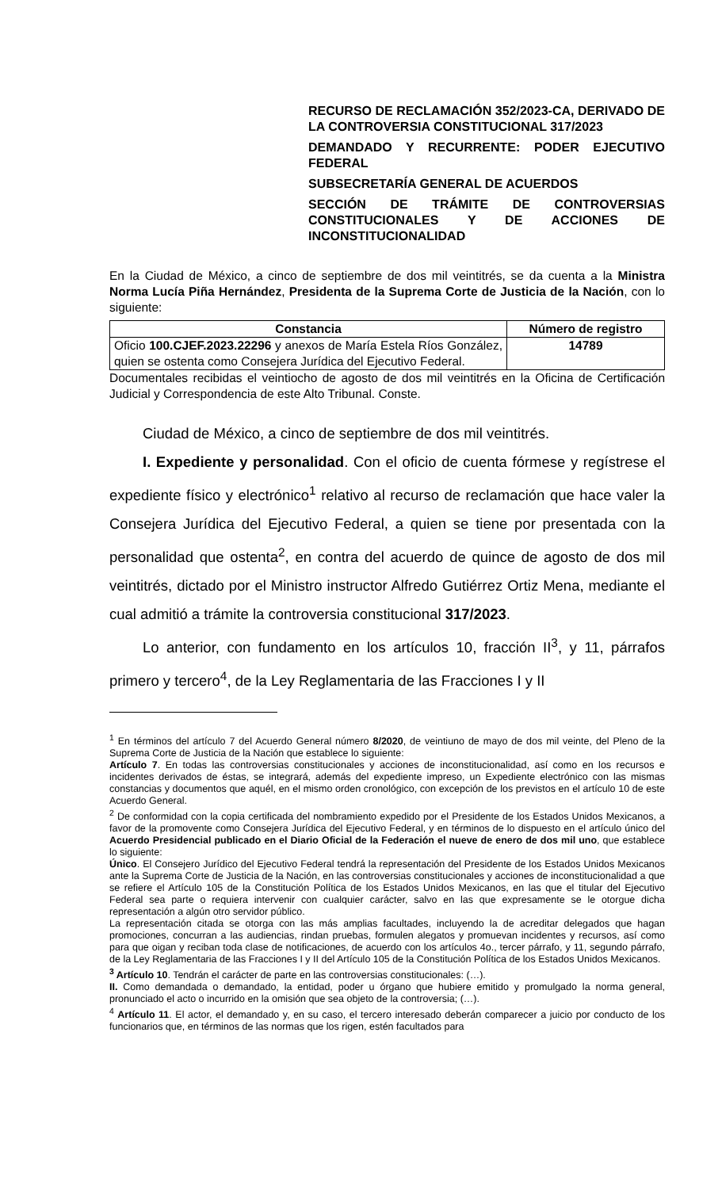RECURSO DE RECLAMACIÓN 352/2023-CA, DERIVADO DE LA CONTROVERSIA CONSTITUCIONAL 317/2023
DEMANDADO Y RECURRENTE: PODER EJECUTIVO FEDERAL
SUBSECRETARÍA GENERAL DE ACUERDOS
SECCIÓN DE TRÁMITE DE CONTROVERSIAS CONSTITUCIONALES Y DE ACCIONES DE INCONSTITUCIONALIDAD
En la Ciudad de México, a cinco de septiembre de dos mil veintitrés, se da cuenta a la Ministra Norma Lucía Piña Hernández, Presidenta de la Suprema Corte de Justicia de la Nación, con lo siguiente:
| Constancia | Número de registro |
| --- | --- |
| Oficio 100.CJEF.2023.22296 y anexos de María Estela Ríos González, quien se ostenta como Consejera Jurídica del Ejecutivo Federal. | 14789 |
Documentales recibidas el veintiocho de agosto de dos mil veintitrés en la Oficina de Certificación Judicial y Correspondencia de este Alto Tribunal. Conste.
Ciudad de México, a cinco de septiembre de dos mil veintitrés.
I. Expediente y personalidad. Con el oficio de cuenta fórmese y regístrese el expediente físico y electrónico<sup>1</sup> relativo al recurso de reclamación que hace valer la Consejera Jurídica del Ejecutivo Federal, a quien se tiene por presentada con la personalidad que ostenta<sup>2</sup>, en contra del acuerdo de quince de agosto de dos mil veintitrés, dictado por el Ministro instructor Alfredo Gutiérrez Ortiz Mena, mediante el cual admitió a trámite la controversia constitucional 317/2023.
Lo anterior, con fundamento en los artículos 10, fracción II<sup>3</sup>, y 11, párrafos primero y tercero<sup>4</sup>, de la Ley Reglamentaria de las Fracciones I y II
<sup>1</sup> En términos del artículo 7 del Acuerdo General número 8/2020, de veintiuno de mayo de dos mil veinte, del Pleno de la Suprema Corte de Justicia de la Nación que establece lo siguiente:
Artículo 7. En todas las controversias constitucionales y acciones de inconstitucionalidad, así como en los recursos e incidentes derivados de éstas, se integrará, además del expediente impreso, un Expediente electrónico con las mismas constancias y documentos que aquél, en el mismo orden cronológico, con excepción de los previstos en el artículo 10 de este Acuerdo General.
<sup>2</sup> De conformidad con la copia certificada del nombramiento expedido por el Presidente de los Estados Unidos Mexicanos, a favor de la promovente como Consejera Jurídica del Ejecutivo Federal, y en términos de lo dispuesto en el artículo único del Acuerdo Presidencial publicado en el Diario Oficial de la Federación el nueve de enero de dos mil uno, que establece lo siguiente:
Único. El Consejero Jurídico del Ejecutivo Federal tendrá la representación del Presidente de los Estados Unidos Mexicanos ante la Suprema Corte de Justicia de la Nación, en las controversias constitucionales y acciones de inconstitucionalidad a que se refiere el Artículo 105 de la Constitución Política de los Estados Unidos Mexicanos, en las que el titular del Ejecutivo Federal sea parte o requiera intervenir con cualquier carácter, salvo en las que expresamente se le otorgue dicha representación a algún otro servidor público.
La representación citada se otorga con las más amplias facultades, incluyendo la de acreditar delegados que hagan promociones, concurran a las audiencias, rindan pruebas, formulen alegatos y promuevan incidentes y recursos, así como para que oigan y reciban toda clase de notificaciones, de acuerdo con los artículos 4o., tercer párrafo, y 11, segundo párrafo, de la Ley Reglamentaria de las Fracciones I y II del Artículo 105 de la Constitución Política de los Estados Unidos Mexicanos.
<sup>3</sup> Artículo 10. Tendrán el carácter de parte en las controversias constitucionales: (…).
II. Como demandada o demandado, la entidad, poder u órgano que hubiere emitido y promulgado la norma general, pronunciado el acto o incurrido en la omisión que sea objeto de la controversia; (…).
<sup>4</sup> Artículo 11. El actor, el demandado y, en su caso, el tercero interesado deberán comparecer a juicio por conducto de los funcionarios que, en términos de las normas que los rigen, estén facultados para